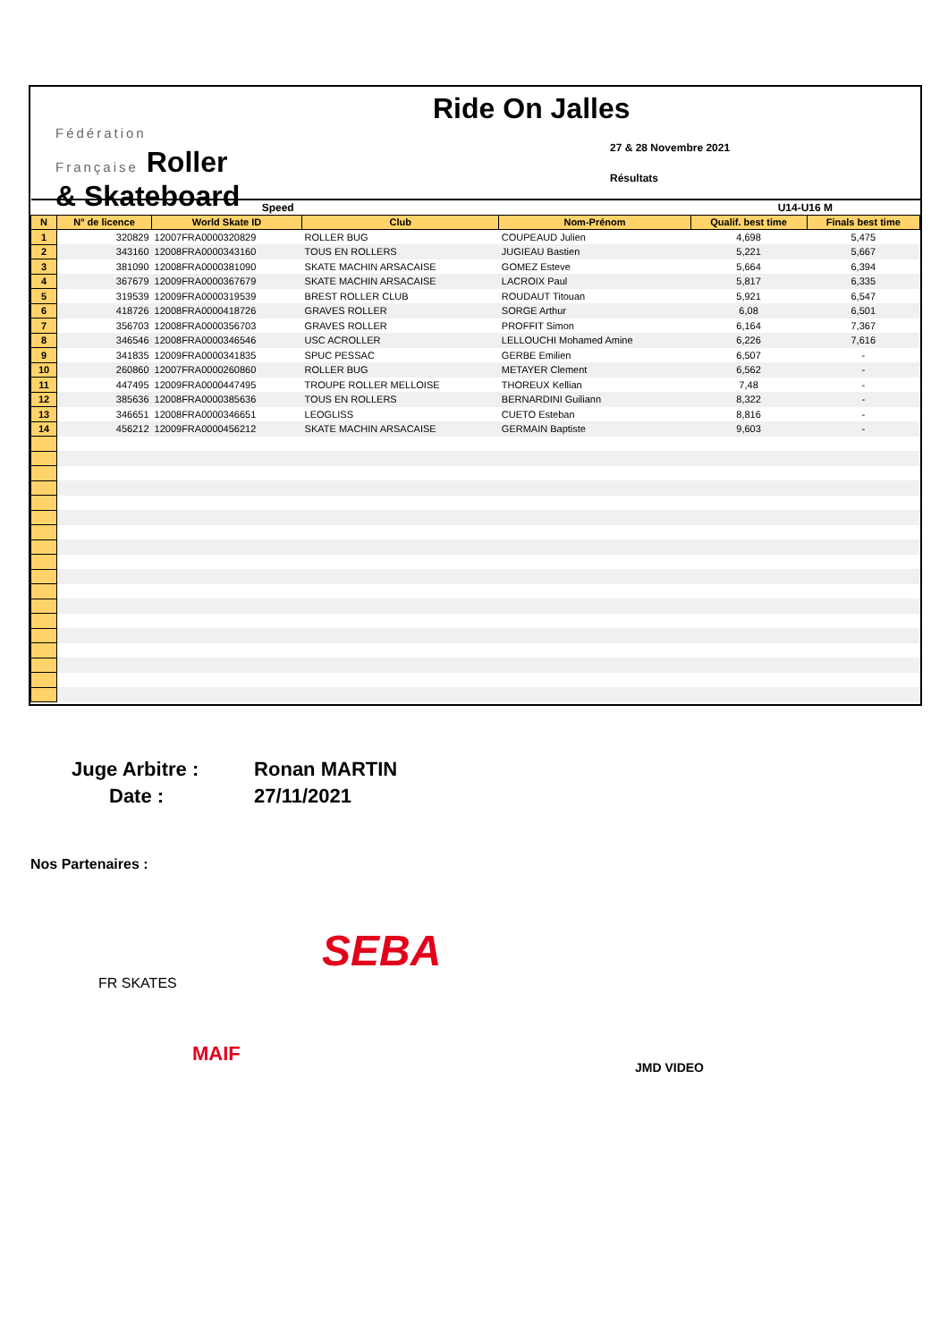Fédération
Française Roller
& Skateboard
Ride On Jalles
27 & 28 Novembre 2021
Résultats
| | Speed | | | | U14-U16 M | |
| N | N° de licence | World Skate ID | Club | Nom-Prénom | Qualif. best time | Finals best time |
| 1 | 320829 | 12007FRA0000320829 | ROLLER BUG | COUPEAUD Julien | 4,698 | 5,475 |
| 2 | 343160 | 12008FRA0000343160 | TOUS EN ROLLERS | JUGIEAU Bastien | 5,221 | 5,667 |
| 3 | 381090 | 12008FRA0000381090 | SKATE MACHIN ARSACAISE | GOMEZ Esteve | 5,664 | 6,394 |
| 4 | 367679 | 12009FRA0000367679 | SKATE MACHIN ARSACAISE | LACROIX Paul | 5,817 | 6,335 |
| 5 | 319539 | 12009FRA0000319539 | BREST ROLLER CLUB | ROUDAUT Titouan | 5,921 | 6,547 |
| 6 | 418726 | 12008FRA0000418726 | GRAVES ROLLER | SORGE Arthur | 6,08 | 6,501 |
| 7 | 356703 | 12008FRA0000356703 | GRAVES ROLLER | PROFFIT Simon | 6,164 | 7,367 |
| 8 | 346546 | 12008FRA0000346546 | USC ACROLLER | LELLOUCHI Mohamed Amine | 6,226 | 7,616 |
| 9 | 341835 | 12009FRA0000341835 | SPUC PESSAC | GERBE Emilien | 6,507 | - |
| 10 | 260860 | 12007FRA0000260860 | ROLLER BUG | METAYER Clement | 6,562 | - |
| 11 | 447495 | 12009FRA0000447495 | TROUPE ROLLER MELLOISE | THOREUX Kellian | 7,48 | - |
| 12 | 385636 | 12008FRA0000385636 | TOUS EN ROLLERS | BERNARDINI Guiliann | 8,322 | - |
| 13 | 346651 | 12008FRA0000346651 | LEOGLISS | CUETO Esteban | 8,816 | - |
| 14 | 456212 | 12009FRA0000456212 | SKATE MACHIN ARSACAISE | GERMAIN Baptiste | 9,603 | - |
Juge Arbitre : Ronan MARTIN
Date : 27/11/2021
Nos Partenaires :
FR SKATES
SEBA
MAIF
JMD VIDEO